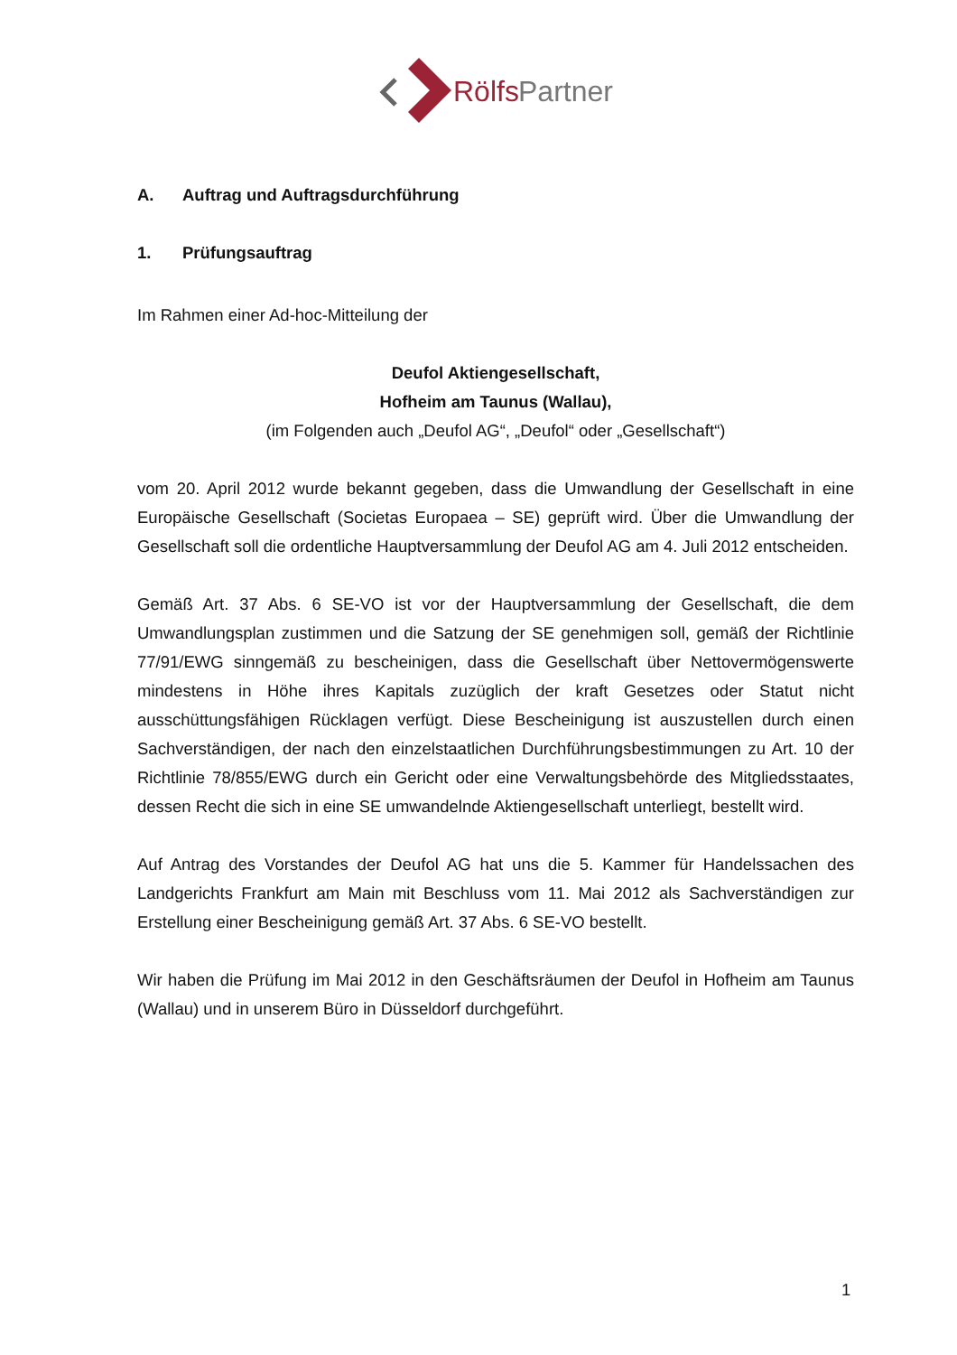Rölfs
Partner
A. Auftrag und Auftragsdurchführung
1. Prüfungsauftrag
Im Rahmen einer Ad-hoc-Mitteilung der
Deufol Aktiengesellschaft,
Hofheim am Taunus (Wallau),
(im Folgenden auch „Deufol AG“, „Deufol“ oder „Gesellschaft“)
vom 20. April 2012 wurde bekannt gegeben, dass die Umwandlung der Gesellschaft in eine Europäische Gesellschaft (Societas Europaea – SE) geprüft wird. Über die Umwandlung der Gesellschaft soll die ordentliche Hauptversammlung der Deufol AG am 4. Juli 2012 entscheiden.
Gemäß Art. 37 Abs. 6 SE-VO ist vor der Hauptversammlung der Gesellschaft, die dem Umwandlungsplan zustimmen und die Satzung der SE genehmigen soll, gemäß der Richtlinie 77/91/EWG sinngemäß zu bescheinigen, dass die Gesellschaft über Nettovermögenswerte mindestens in Höhe ihres Kapitals zuzüglich der kraft Gesetzes oder Statut nicht ausschüttungsfähigen Rücklagen verfügt. Diese Bescheinigung ist auszustellen durch einen Sachverständigen, der nach den einzelstaatlichen Durchführungsbestimmungen zu Art. 10 der Richtlinie 78/855/EWG durch ein Gericht oder eine Verwaltungsbehörde des Mitgliedsstaates, dessen Recht die sich in eine SE umwandelnde Aktiengesellschaft unterliegt, bestellt wird.
Auf Antrag des Vorstandes der Deufol AG hat uns die 5. Kammer für Handelssachen des Landgerichts Frankfurt am Main mit Beschluss vom 11. Mai 2012 als Sachverständigen zur Erstellung einer Bescheinigung gemäß Art. 37 Abs. 6 SE-VO bestellt.
Wir haben die Prüfung im Mai 2012 in den Geschäftsräumen der Deufol in Hofheim am Taunus (Wallau) und in unserem Büro in Düsseldorf durchgeführt.
1